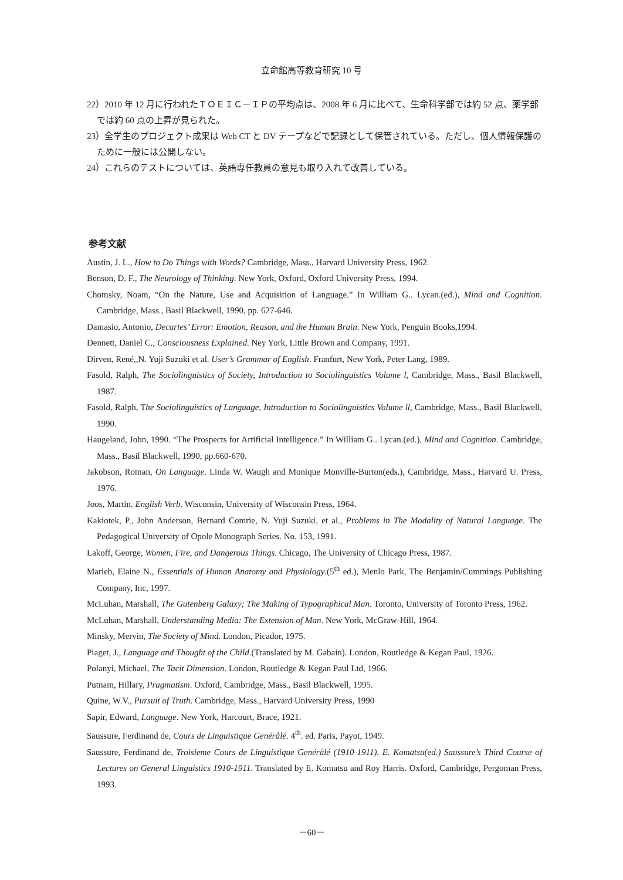立命館高等教育研究 10 号
22）2010 年 12 月に行われたＴＯＥＩＣ－ＩＰの平均点は、2008 年 6 月に比べて、生命科学部では約 52 点、薬学部では約 60 点の上昇が見られた。
23）全学生のプロジェクト成果は Web CT と DV テープなどで記録として保管されている。ただし、個人情報保護のために一般には公開しない。
24）これらのテストについては、英語専任教員の意見も取り入れて改善している。
参考文献
Austin, J. L., How to Do Things with Words? Cambridge, Mass., Harvard University Press, 1962.
Benson, D. F., The Neurology of Thinking. New York, Oxford, Oxford University Press, 1994.
Chomsky, Noam, “On the Nature, Use and Acquisition of Language.” In William G.. Lycan.(ed.), Mind and Cognition. Cambridge, Mass., Basil Blackwell, 1990, pp. 627-646.
Damasio, Antonio, Decartes’ Error: Emotion, Reason, and the Human Brain. New York, Penguin Books,1994.
Dennett, Daniel C., Consciousness Explained. Ney York, Little Brown and Company, 1991.
Dirven, René,,N. Yuji Suzuki et al. User’s Grammar of English. Franfurt, New York, Peter Lang, 1989.
Fasold, Ralph, The Sociolinguistics of Society, Introduction to Sociolinguistics Volume l, Cambridge, Mass., Basil Blackwell, 1987.
Fasold, Ralph, The Sociolinguistics of Language, Introduction to Sociolinguistics Volume ll, Cambridge, Mass., Basil Blackwell, 1990.
Haugeland, John, 1990. “The Prospects for Artificial Intelligence.” In William G.. Lycan.(ed.), Mind and Cognition. Cambridge, Mass., Basil Blackwell, 1990, pp.660-670.
Jakobson, Roman, On Language. Linda W. Waugh and Monique Monville-Burton(eds.), Cambridge, Mass., Harvard U. Press, 1976.
Joos, Martin. English Verb. Wisconsin, University of Wisconsin Press, 1964.
Kakiotek, P., John Anderson, Bernard Comrie, N. Yuji Suzuki, et al., Problems in The Modality of Natural Language. The Pedagogical University of Opole Monograph Series. No. 153, 1991.
Lakoff, George, Women, Fire, and Dangerous Things. Chicago, The University of Chicago Press, 1987.
Marieb, Elaine N., Essentials of Human Anatomy and Physiology.(5<sup>th</sup> ed.), Menlo Park, The Benjamin/Cummings Publishing Company, Inc, 1997.
McLuhan, Marshall, The Gutenberg Galaxy; The Making of Typographical Man. Toronto, University of Toronto Press, 1962.
McLuhan, Marshall, Understanding Media: The Extension of Man. New York, McGraw-Hill, 1964.
Minsky, Mervin, The Society of Mind. London, Picador, 1975.
Piaget, J., Language and Thought of the Child.(Translated by M. Gabain). London, Routledge & Kegan Paul, 1926.
Polanyi, Michael, The Tacit Dimension. London, Routledge & Kegan Paul Ltd, 1966.
Putnam, Hillary, Pragmatism. Oxford, Cambridge, Mass., Basil Blackwell, 1995.
Quine, W.V., Pursuit of Truth. Cambridge, Mass., Harvard University Press, 1990
Sapir, Edward, Language. New York, Harcourt, Brace, 1921.
Saussure, Ferdinand de, Cours de Linguistique Genérålé. 4<sup>th</sup>. ed. Paris, Payot, 1949.
Saussure, Ferdinand de, Troisieme Cours de Linguistique Genérålé (1910-1911). E. Komatsu(ed.) Saussure’s Third Course of Lectures on General Linguistics 1910-1911. Translated by E. Komatsu and Roy Harris. Oxford, Cambridge, Pergoman Press, 1993.
－60－